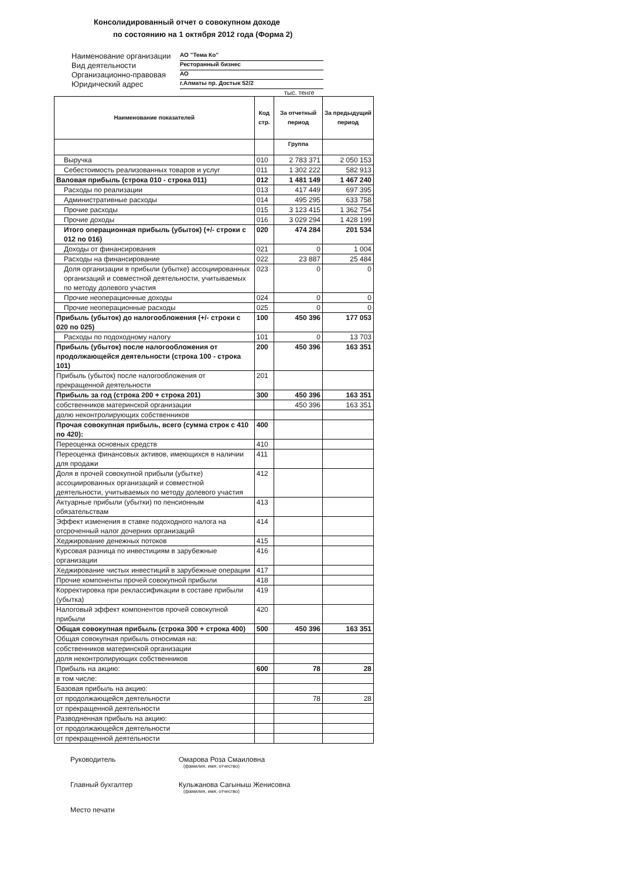Консолидированный отчет о совокупном доходе
по состоянию на 1 октября 2012 года (Форма 2)
Наименование организации АО "Тема Ко"
Вид деятельности Ресторанный бизнес
Организационно-правовая АО
Юридический адрес г.Алматы пр. Достык 52/2
тыс. тенге
| Наименование показателей | Код стр. | За отчетный период | За предыдущий период |
| --- | --- | --- | --- |
| | | Группа | |
| Выручка | 010 | 2 783 371 | 2 050 153 |
| Себестоимость реализованных товаров и услуг | 011 | 1 302 222 | 582 913 |
| Валовая прибыль (строка 010 - строка 011) | 012 | 1 481 149 | 1 467 240 |
| Расходы по реализации | 013 | 417 449 | 697 395 |
| Административные расходы | 014 | 495 295 | 633 758 |
| Прочие расходы | 015 | 3 123 415 | 1 362 754 |
| Прочие доходы | 016 | 3 029 294 | 1 428 199 |
| Итого операционная прибыль (убыток) (+/- строки с 012 по 016) | 020 | 474 284 | 201 534 |
| Доходы от финансирования | 021 | 0 | 1 004 |
| Расходы на финансирование | 022 | 23 887 | 25 484 |
| Доля организации в прибыли (убытке) ассоциированных организаций и совместной деятельности, учитываемых по методу долевого участия | 023 | 0 | 0 |
| Прочие неоперационные доходы | 024 | 0 | 0 |
| Прочие неоперационные расходы | 025 | 0 | 0 |
| Прибыль (убыток) до налогообложения (+/- строки с 020 по 025) | 100 | 450 396 | 177 053 |
| Расходы по подоходному налогу | 101 | 0 | 13 703 |
| Прибыль (убыток) после налогообложения от продолжающейся деятельности (строка 100 - строка 101) | 200 | 450 396 | 163 351 |
| Прибыль (убыток) после налогообложения от прекращенной деятельности | 201 | | |
| Прибыль за год (строка 200 + строка 201) | 300 | 450 396 | 163 351 |
| собственников материнской организации | | 450 396 | 163 351 |
| долю неконтролирующих собственников | | | |
| Прочая совокупная прибыль, всего (сумма строк с 410 по 420): | 400 | | |
| Переоценка основных средств | 410 | | |
| Переоценка финансовых активов, имеющихся в наличии для продажи | 411 | | |
| Доля в прочей совокупной прибыли (убытке) ассоциированных организаций и совместной деятельности, учитываемых по методу долевого участия | 412 | | |
| Актуарные прибыли (убытки) по пенсионным обязательствам | 413 | | |
| Эффект изменения в ставке подоходного налога на отсроченный налог дочерних организаций | 414 | | |
| Хеджирование денежных потоков | 415 | | |
| Курсовая разница по инвестициям в зарубежные организации | 416 | | |
| Хеджирование чистых инвестиций в зарубежные операции | 417 | | |
| Прочие компоненты прочей совокупной прибыли | 418 | | |
| Корректировка при реклассификации в составе прибыли (убытка) | 419 | | |
| Налоговый эффект компонентов прочей совокупной прибыли | 420 | | |
| Общая совокупная прибыль (строка 300 + строка 400) | 500 | 450 396 | 163 351 |
| Общая совокупная прибыль относимая на: | | | |
| собственников материнской организации | | | |
| доля неконтролирующих собственников | | | |
| Прибыль на акцию: | 600 | 78 | 28 |
| в том числе: | | | |
| Базовая прибыль на акцию: | | | |
| от продолжающейся деятельности | | 78 | 28 |
| от прекращенной деятельности | | | |
| Разводненная прибыль на акцию: | | | |
| от продолжающейся деятельности | | | |
| от прекращенной деятельности | | | |
Руководитель Омарова Роза Смаиловна
(фамилия, имя, отчество)
Главный бухгалтер Кульжанова Сагыныш Женисовна
(фамилия, имя, отчество)
Место печати